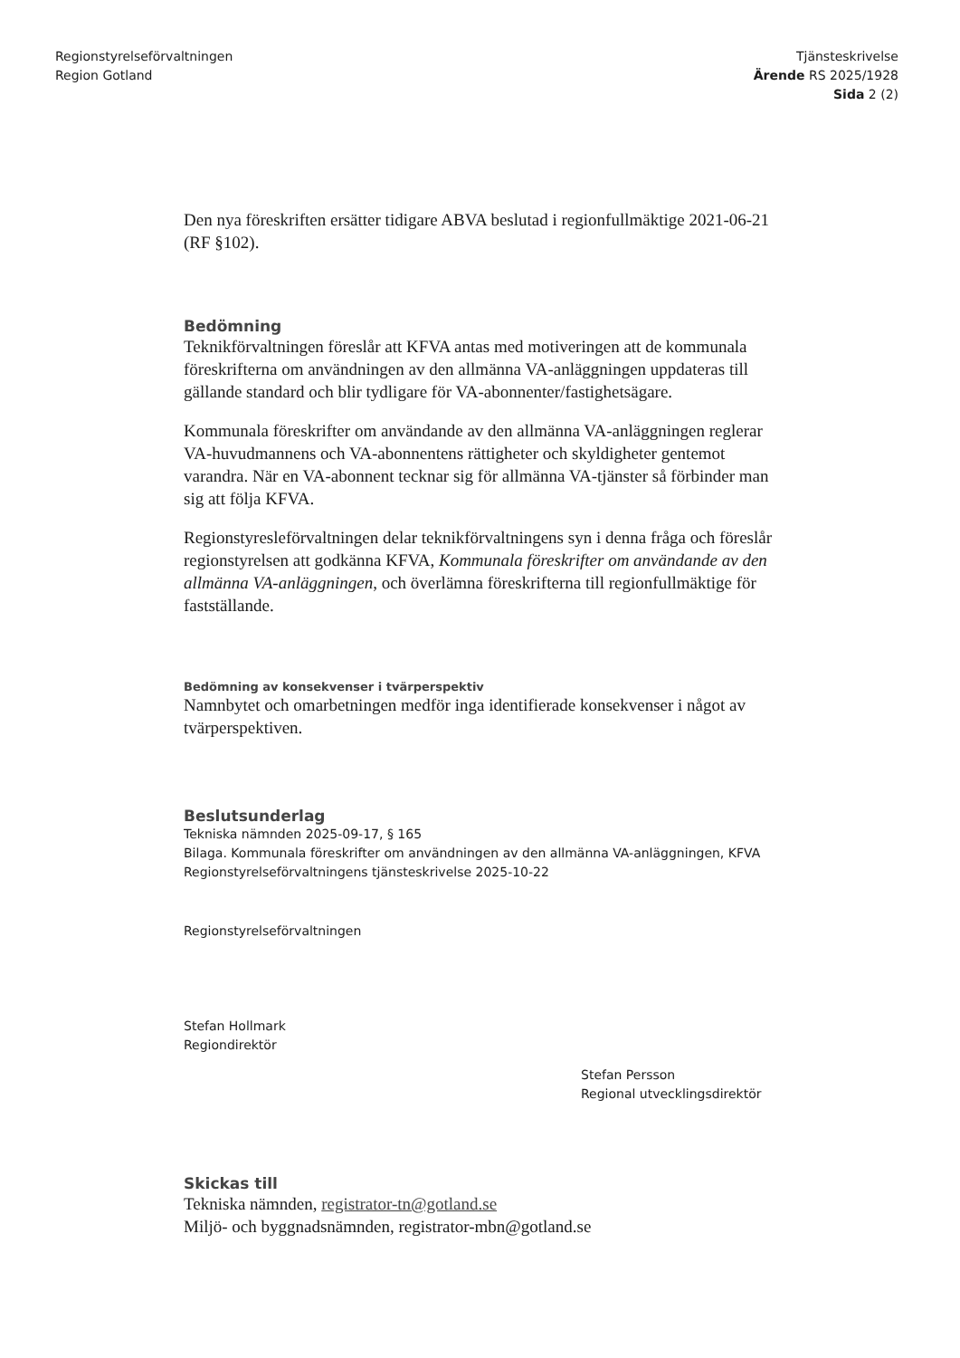Regionstyrelseförvaltningen
Region Gotland
Tjänsteskrivelse
Ärende RS 2025/1928
Sida 2 (2)
Den nya föreskriften ersätter tidigare ABVA beslutad i regionfullmäktige 2021-06-21 (RF §102).
Bedömning
Teknikförvaltningen föreslår att KFVA antas med motiveringen att de kommunala föreskrifterna om användningen av den allmänna VA-anläggningen uppdateras till gällande standard och blir tydligare för VA-abonnenter/fastighetsägare.
Kommunala föreskrifter om användande av den allmänna VA-anläggningen reglerar VA-huvudmannens och VA-abonnentens rättigheter och skyldigheter gentemot varandra. När en VA-abonnent tecknar sig för allmänna VA-tjänster så förbinder man sig att följa KFVA.
Regionstyresleförvaltningen delar teknikförvaltningens syn i denna fråga och föreslår regionstyrelsen att godkänna KFVA, Kommunala föreskrifter om användande av den allmänna VA-anläggningen, och överlämna föreskrifterna till regionfullmäktige för fastställande.
Bedömning av konsekvenser i tvärperspektiv
Namnbytet och omarbetningen medför inga identifierade konsekvenser i något av tvärperspektiven.
Beslutsunderlag
Tekniska nämnden 2025-09-17, § 165
Bilaga. Kommunala föreskrifter om användningen av den allmänna VA-anläggningen, KFVA
Regionstyrelseförvaltningens tjänsteskrivelse 2025-10-22
Regionstyrelseförvaltningen
Stefan Hollmark
Regiondirektör
Stefan Persson
Regional utvecklingsdirektör
Skickas till
Tekniska nämnden, registrator-tn@gotland.se
Miljö- och byggnadsnämnden, registrator-mbn@gotland.se